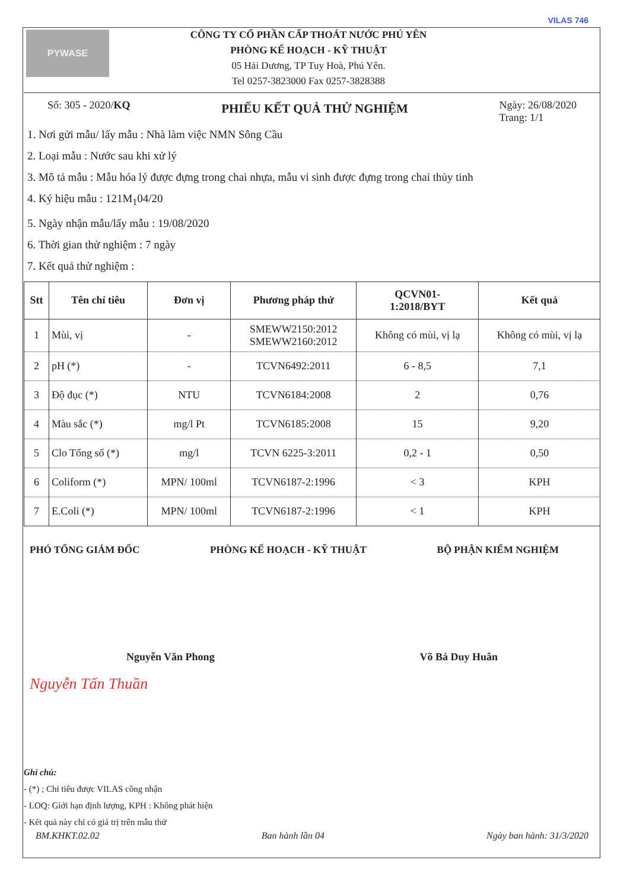PYWASE
CÔNG TY CỔ PHẦN CẤP THOÁT NƯỚC PHÚ YÊN
PHÒNG KẾ HOẠCH - KỸ THUẬT
05 Hải Dương, TP Tuy Hoà, Phú Yên.
Tel 0257-3823000 Fax 0257-3828388
VILAS 746
Số: 305 - 2020/KQ
PHIẾU KẾT QUẢ THỬ NGHIỆM
Ngày: 26/08/2020
Trang: 1/1
1. Nơi gửi mẫu/ lấy mẫu : Nhà làm việc NMN Sông Cầu
2. Loại mẫu : Nước sau khi xử lý
3. Mô tả mẫu : Mẫu hóa lý được đựng trong chai nhựa, mẫu vi sinh được đựng trong chai thủy tinh
4. Ký hiệu mẫu : 121M<sub>1</sub>04/20
5. Ngày nhận mẫu/lấy mẫu : 19/08/2020
6. Thời gian thử nghiệm : 7 ngày
7. Kết quả thử nghiệm :
| Stt | Tên chỉ tiêu | Đơn vị | Phương pháp thử | QCVN01- 1:2018/BYT | Kết quả |
| --- | --- | --- | --- | --- | --- |
| 1 | Mùi, vị | - | SMEWW2150:2012 SMEWW2160:2012 | Không có mùi, vị lạ | Không có mùi, vị lạ |
| 2 | pH (*) | - | TCVN6492:2011 | 6 - 8,5 | 7,1 |
| 3 | Độ đục (*) | NTU | TCVN6184:2008 | 2 | 0,76 |
| 4 | Màu sắc (*) | mg/l Pt | TCVN6185:2008 | 15 | 9,20 |
| 5 | Clo Tổng số (*) | mg/l | TCVN 6225-3:2011 | 0,2 - 1 | 0,50 |
| 6 | Coliform (*) | MPN/ 100ml | TCVN6187-2:1996 | < 3 | KPH |
| 7 | E.Coli (*) | MPN/ 100ml | TCVN6187-2:1996 | < 1 | KPH |
PHÓ TỔNG GIÁM ĐỐC PHÒNG KẾ HOẠCH - KỸ THUẬT BỘ PHẬN KIỂM NGHIỆM
Nguyễn Văn Phong Võ Bá Duy Huân
Nguyễn Tấn Thuần
Ghi chú:
- (*) ; Chỉ tiêu được VILAS công nhận
- LOQ: Giới hạn định lượng, KPH : Không phát hiện
- Kết quả này chỉ có giá trị trên mẫu thử
BM.KHKT.02.02 Ban hành lần 04 Ngày ban hành: 31/3/2020